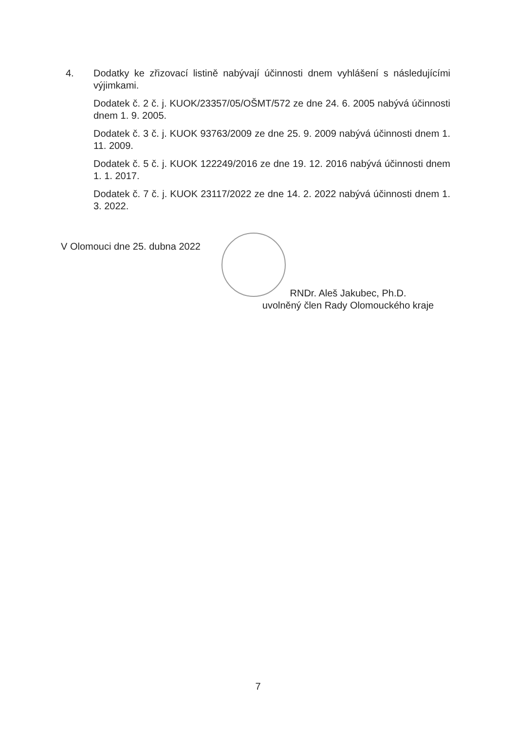4. Dodatky ke zřizovací listině nabývají účinnosti dnem vyhlášení s následujícími výjimkami.
Dodatek č. 2 č. j. KUOK/23357/05/OŠMT/572 ze dne 24. 6. 2005 nabývá účinnosti dnem 1. 9. 2005.
Dodatek č. 3 č. j. KUOK 93763/2009 ze dne 25. 9. 2009 nabývá účinnosti dnem 1. 11. 2009.
Dodatek č. 5 č. j. KUOK 122249/2016 ze dne 19. 12. 2016 nabývá účinnosti dnem 1. 1. 2017.
Dodatek č. 7 č. j. KUOK 23117/2022 ze dne 14. 2. 2022 nabývá účinnosti dnem 1. 3. 2022.
V Olomouci dne 25. dubna 2022
RNDr. Aleš Jakubec, Ph.D.
uvolněný člen Rady Olomouckého kraje
7